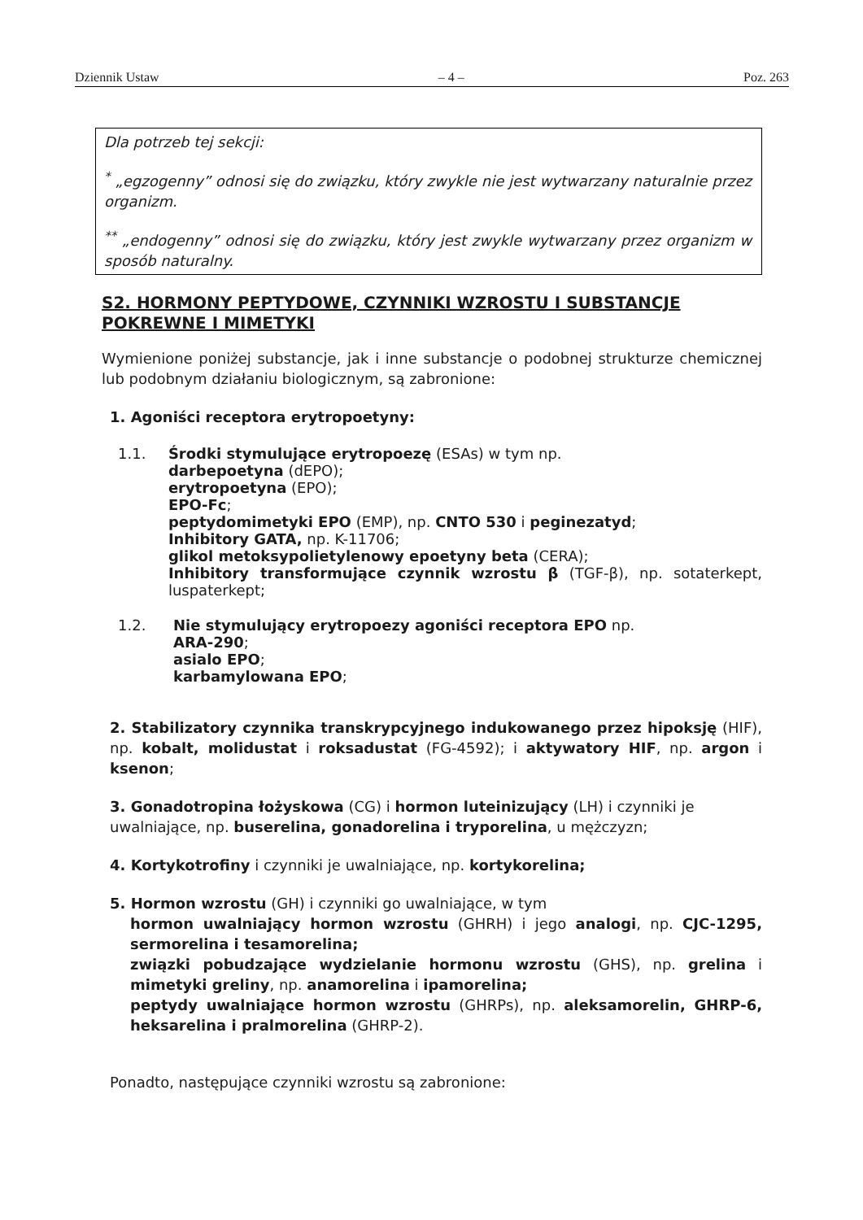Dziennik Ustaw – 4 – Poz. 263
Dla potrzeb tej sekcji:
<sup>*</sup> „egzogenny” odnosi się do związku, który zwykle nie jest wytwarzany naturalnie przez organizm.
<sup>**</sup> „endogenny” odnosi się do związku, który jest zwykle wytwarzany przez organizm w sposób naturalny.
S2. HORMONY PEPTYDOWE, CZYNNIKI WZROSTU I SUBSTANCJE POKREWNE I MIMETYKI
Wymienione poniżej substancje, jak i inne substancje o podobnej strukturze chemicznej lub podobnym działaniu biologicznym, są zabronione:
1. Agoniści receptora erytropoetyny:
1.1. Środki stymulujące erytropoezę (ESAs) w tym np.
darbepoetyna (dEPO);
erytropoetyna (EPO);
EPO-Fc;
peptydomimetyki EPO (EMP), np. CNTO 530 i peginezatyd;
Inhibitory GATA, np. K-11706;
glikol metoksypolietylenowy epoetyny beta (CERA);
Inhibitory transformujące czynnik wzrostu β (TGF-β), np. sotaterkept, luspaterkept;
1.2. Nie stymulujący erytropoezy agoniści receptora EPO np.
ARA-290;
asialo EPO;
karbamylowana EPO;
2. Stabilizatory czynnika transkrypcyjnego indukowanego przez hipoksję (HIF), np. kobalt, molidustat i roksadustat (FG-4592); i aktywatory HIF, np. argon i ksenon;
3. Gonadotropina łożyskowa (CG) i hormon luteinizujący (LH) i czynniki je uwalniające, np. buserelina, gonadorelina i tryporelina, u mężczyzn;
4. Kortykotrofiny i czynniki je uwalniające, np. kortykorelina;
5. Hormon wzrostu (GH) i czynniki go uwalniające, w tym
hormon uwalniający hormon wzrostu (GHRH) i jego analogi, np. CJC-1295, sermorelina i tesamorelina;
związki pobudzające wydzielanie hormonu wzrostu (GHS), np. grelina i mimetyki greliny, np. anamorelina i ipamorelina;
peptydy uwalniające hormon wzrostu (GHRPs), np. aleksamorelin, GHRP-6, heksarelina i pralmorelina (GHRP-2).
Ponadto, następujące czynniki wzrostu są zabronione: